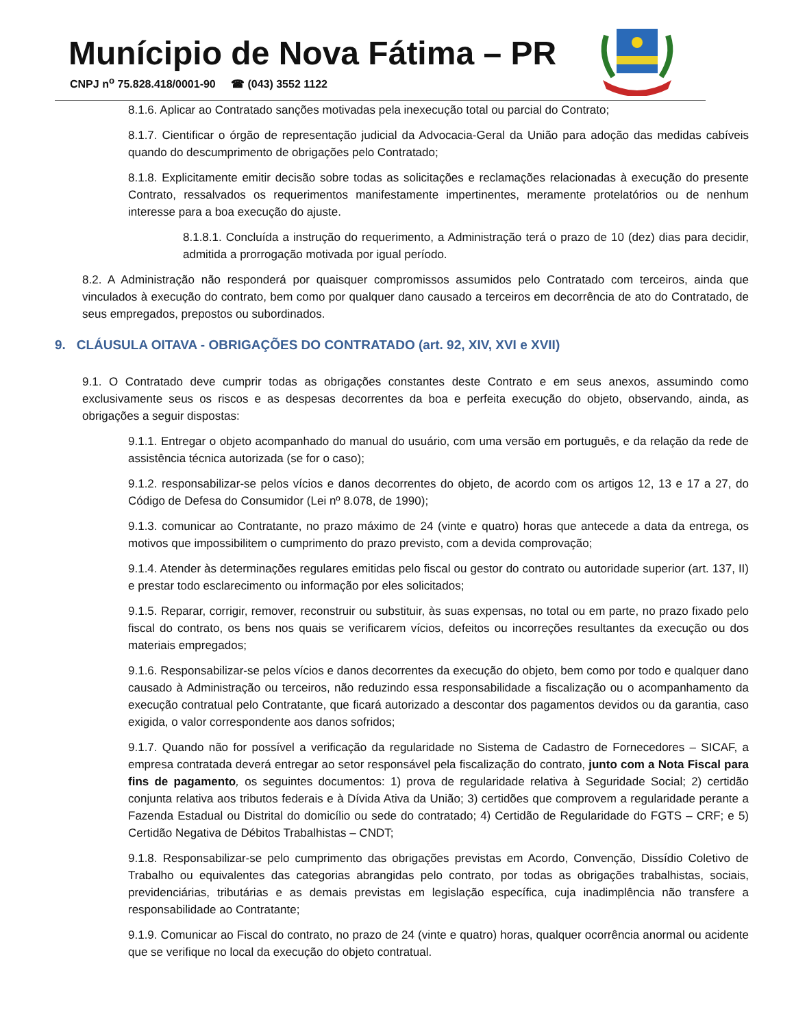Munícipio de Nova Fátima – PR
CNPJ n<sup>o</sup> 75.828.418/0001-90 ☎ (043) 3552 1122
8.1.6. Aplicar ao Contratado sanções motivadas pela inexecução total ou parcial do Contrato;
8.1.7. Cientificar o órgão de representação judicial da Advocacia-Geral da União para adoção das medidas cabíveis quando do descumprimento de obrigações pelo Contratado;
8.1.8. Explicitamente emitir decisão sobre todas as solicitações e reclamações relacionadas à execução do presente Contrato, ressalvados os requerimentos manifestamente impertinentes, meramente protelatórios ou de nenhum interesse para a boa execução do ajuste.
8.1.8.1. Concluída a instrução do requerimento, a Administração terá o prazo de 10 (dez) dias para decidir, admitida a prorrogação motivada por igual período.
8.2. A Administração não responderá por quaisquer compromissos assumidos pelo Contratado com terceiros, ainda que vinculados à execução do contrato, bem como por qualquer dano causado a terceiros em decorrência de ato do Contratado, de seus empregados, prepostos ou subordinados.
9. CLÁUSULA OITAVA - OBRIGAÇÕES DO CONTRATADO (art. 92, XIV, XVI e XVII)
9.1. O Contratado deve cumprir todas as obrigações constantes deste Contrato e em seus anexos, assumindo como exclusivamente seus os riscos e as despesas decorrentes da boa e perfeita execução do objeto, observando, ainda, as obrigações a seguir dispostas:
9.1.1. Entregar o objeto acompanhado do manual do usuário, com uma versão em português, e da relação da rede de assistência técnica autorizada (se for o caso);
9.1.2. responsabilizar-se pelos vícios e danos decorrentes do objeto, de acordo com os artigos 12, 13 e 17 a 27, do Código de Defesa do Consumidor (Lei nº 8.078, de 1990);
9.1.3. comunicar ao Contratante, no prazo máximo de 24 (vinte e quatro) horas que antecede a data da entrega, os motivos que impossibilitem o cumprimento do prazo previsto, com a devida comprovação;
9.1.4. Atender às determinações regulares emitidas pelo fiscal ou gestor do contrato ou autoridade superior (art. 137, II) e prestar todo esclarecimento ou informação por eles solicitados;
9.1.5. Reparar, corrigir, remover, reconstruir ou substituir, às suas expensas, no total ou em parte, no prazo fixado pelo fiscal do contrato, os bens nos quais se verificarem vícios, defeitos ou incorreções resultantes da execução ou dos materiais empregados;
9.1.6. Responsabilizar-se pelos vícios e danos decorrentes da execução do objeto, bem como por todo e qualquer dano causado à Administração ou terceiros, não reduzindo essa responsabilidade a fiscalização ou o acompanhamento da execução contratual pelo Contratante, que ficará autorizado a descontar dos pagamentos devidos ou da garantia, caso exigida, o valor correspondente aos danos sofridos;
9.1.7. Quando não for possível a verificação da regularidade no Sistema de Cadastro de Fornecedores – SICAF, a empresa contratada deverá entregar ao setor responsável pela fiscalização do contrato, junto com a Nota Fiscal para fins de pagamento, os seguintes documentos: 1) prova de regularidade relativa à Seguridade Social; 2) certidão conjunta relativa aos tributos federais e à Dívida Ativa da União; 3) certidões que comprovem a regularidade perante a Fazenda Estadual ou Distrital do domicílio ou sede do contratado; 4) Certidão de Regularidade do FGTS – CRF; e 5) Certidão Negativa de Débitos Trabalhistas – CNDT;
9.1.8. Responsabilizar-se pelo cumprimento das obrigações previstas em Acordo, Convenção, Dissídio Coletivo de Trabalho ou equivalentes das categorias abrangidas pelo contrato, por todas as obrigações trabalhistas, sociais, previdenciárias, tributárias e as demais previstas em legislação específica, cuja inadimplência não transfere a responsabilidade ao Contratante;
9.1.9. Comunicar ao Fiscal do contrato, no prazo de 24 (vinte e quatro) horas, qualquer ocorrência anormal ou acidente que se verifique no local da execução do objeto contratual.